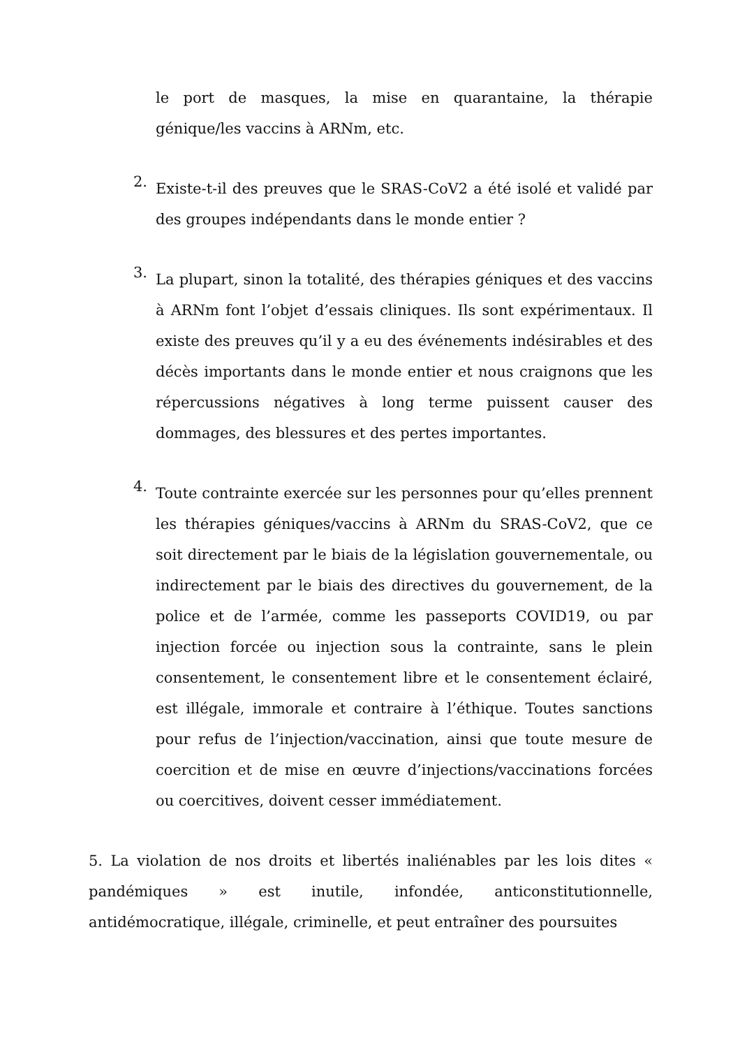le port de masques, la mise en quarantaine, la thérapie génique/les vaccins à ARNm, etc.
2.
Existe-t-il des preuves que le SRAS-CoV2 a été isolé et validé par des groupes indépendants dans le monde entier ?
3.
La plupart, sinon la totalité, des thérapies géniques et des vaccins à ARNm font l’objet d’essais cliniques. Ils sont expérimentaux. Il existe des preuves qu’il y a eu des événements indésirables et des décès importants dans le monde entier et nous craignons que les répercussions négatives à long terme puissent causer des dommages, des blessures et des pertes importantes.
4.
Toute contrainte exercée sur les personnes pour qu’elles prennent les thérapies géniques/vaccins à ARNm du SRAS-CoV2, que ce soit directement par le biais de la législation gouvernementale, ou indirectement par le biais des directives du gouvernement, de la police et de l’armée, comme les passeports COVID19, ou par injection forcée ou injection sous la contrainte, sans le plein consentement, le consentement libre et le consentement éclairé, est illégale, immorale et contraire à l’éthique. Toutes sanctions pour refus de l’injection/vaccination, ainsi que toute mesure de coercition et de mise en œuvre d’injections/vaccinations forcées ou coercitives, doivent cesser immédiatement.
5. La violation de nos droits et libertés inaliénables par les lois dites « pandémiques » est inutile, infondée, anticonstitutionnelle, antidémocratique, illégale, criminelle, et peut entraîner des poursuites